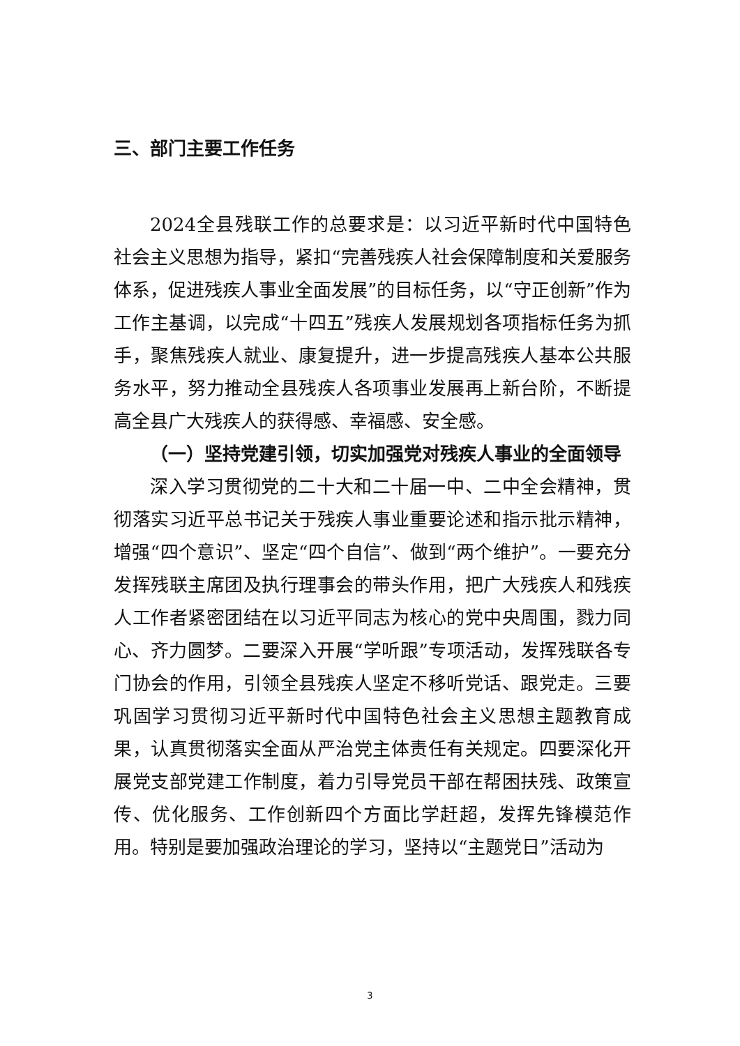三、部门主要工作任务
2024全县残联工作的总要求是：以习近平新时代中国特色社会主义思想为指导，紧扣“完善残疾人社会保障制度和关爱服务体系，促进残疾人事业全面发展”的目标任务，以“守正创新”作为工作主基调，以完成“十四五”残疾人发展规划各项指标任务为抓手，聚焦残疾人就业、康复提升，进一步提高残疾人基本公共服务水平，努力推动全县残疾人各项事业发展再上新台阶，不断提高全县广大残疾人的获得感、幸福感、安全感。
（一）坚持党建引领，切实加强党对残疾人事业的全面领导
深入学习贯彻党的二十大和二十届一中、二中全会精神，贯彻落实习近平总书记关于残疾人事业重要论述和指示批示精神，增强“四个意识”、坚定“四个自信”、做到“两个维护”。一要充分发挥残联主席团及执行理事会的带头作用，把广大残疾人和残疾人工作者紧密团结在以习近平同志为核心的党中央周围，戮力同心、齐力圆梦。二要深入开展“学听跟”专项活动，发挥残联各专门协会的作用，引领全县残疾人坚定不移听党话、跟党走。三要巩固学习贯彻习近平新时代中国特色社会主义思想主题教育成果，认真贯彻落实全面从严治党主体责任有关规定。四要深化开展党支部党建工作制度，着力引导党员干部在帮困扶残、政策宣传、优化服务、工作创新四个方面比学赶超，发挥先锋模范作用。特别是要加强政治理论的学习，坚持以“主题党日”活动为
3